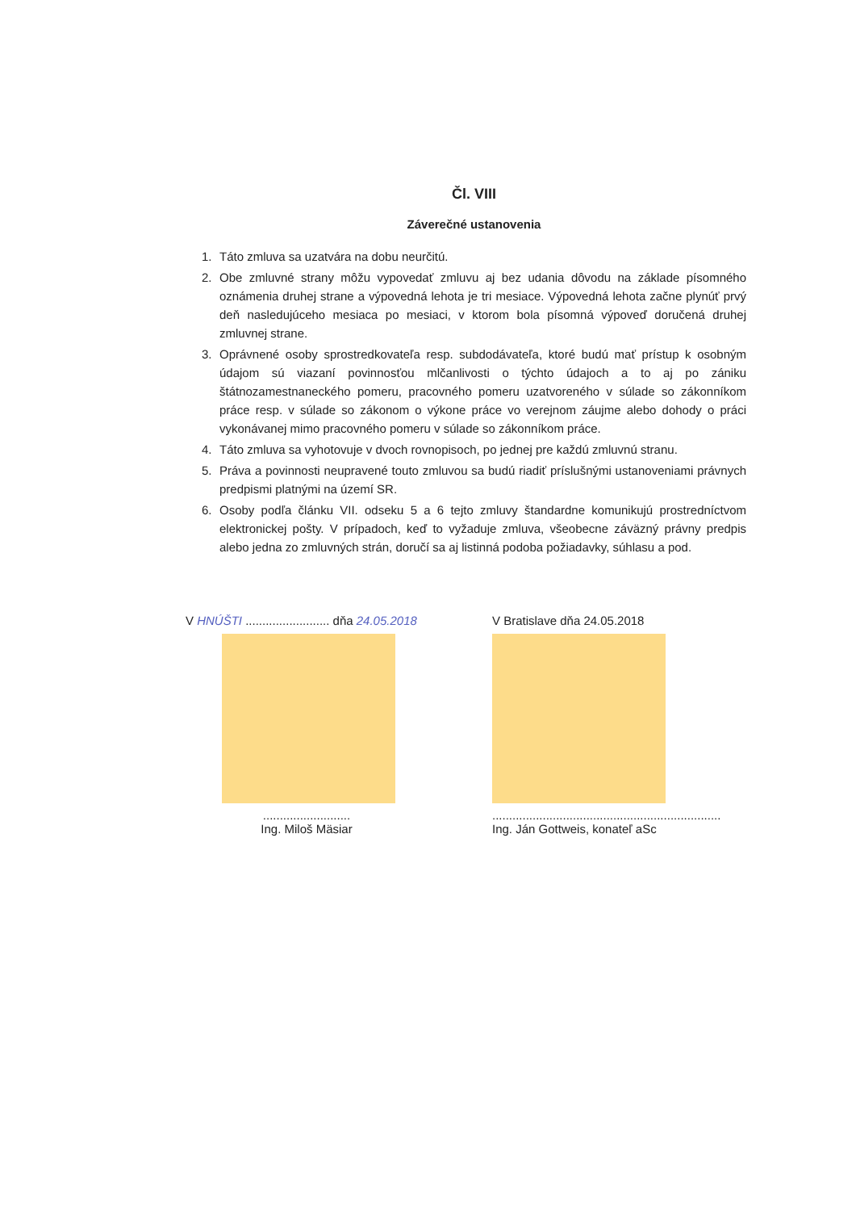Čl. VIII
Záverečné ustanovenia
1. Táto zmluva sa uzatvára na dobu neurčitú.
2. Obe zmluvné strany môžu vypovedať zmluvu aj bez udania dôvodu na základe písomného oznámenia druhej strane a výpovedná lehota je tri mesiace. Výpovedná lehota začne plynúť prvý deň nasledujúceho mesiaca po mesiaci, v ktorom bola písomná výpoveď doručená druhej zmluvnej strane.
3. Oprávnené osoby sprostredkovateľa resp. subdodávateľa, ktoré budú mať prístup k osobným údajom sú viazaní povinnosťou mlčanlivosti o týchto údajoch a to aj po zániku štátnozamestnaneckého pomeru, pracovného pomeru uzatvoreného v súlade so zákonníkom práce resp. v súlade so zákonom o výkone práce vo verejnom záujme alebo dohody o práci vykonávanej mimo pracovného pomeru v súlade so zákonníkom práce.
4. Táto zmluva sa vyhotovuje v dvoch rovnopisoch, po jednej pre každú zmluvnú stranu.
5. Práva a povinnosti neupravené touto zmluvou sa budú riadiť príslušnými ustanoveniami právnych predpismi platnými na území SR.
6. Osoby podľa článku VII. odseku 5 a 6 tejto zmluvy štandardne komunikujú prostredníctvom elektronickej pošty. V prípadoch, keď to vyžaduje zmluva, všeobecne záväzný právny predpis alebo jedna zo zmluvných strán, doručí sa aj listinná podoba požiadavky, súhlasu a pod.
V HNÚŠTI ......................... dňa 24.05.2018
..........................
Ing. Miloš Mäsiar
V Bratislave dňa 24.05.2018
....................................................................
Ing. Ján Gottweis, konateľ aSc